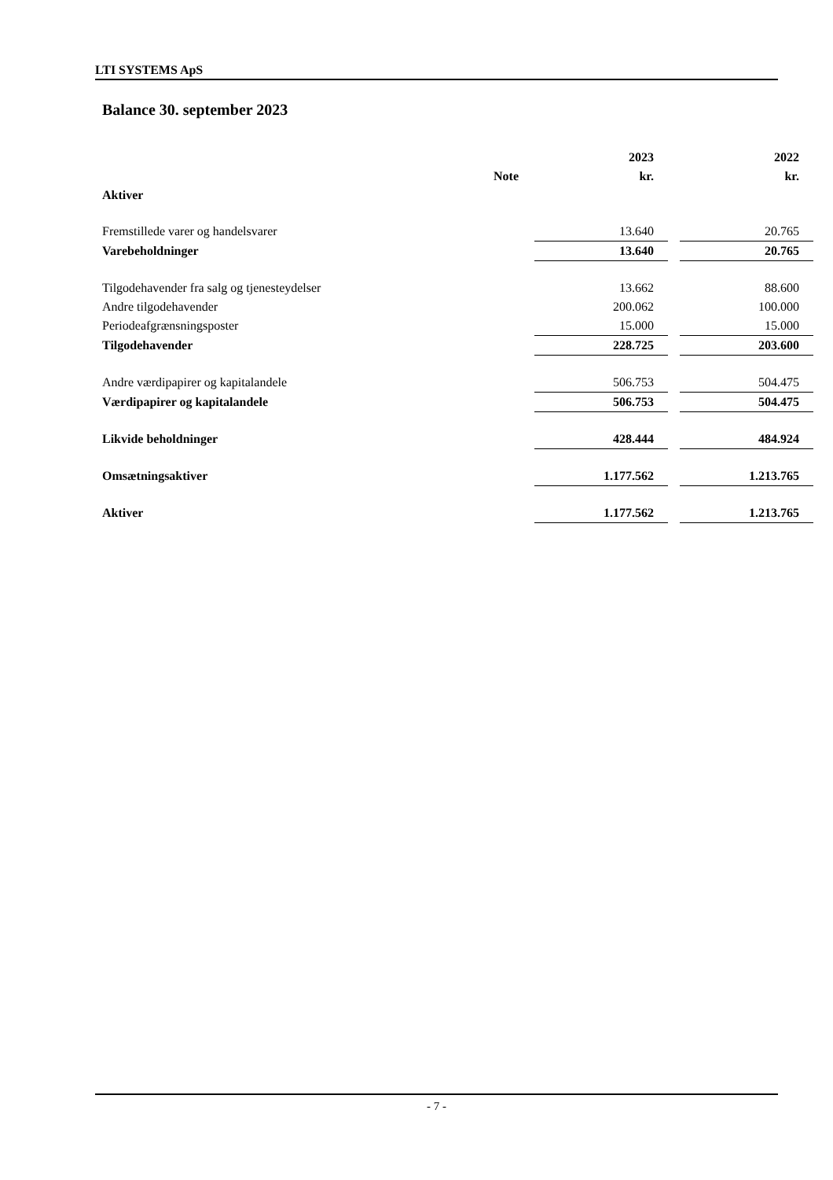LTI SYSTEMS ApS
Balance 30. september 2023
| | | | 2023 | | 2022 |
| --- | --- | --- | --- | --- | --- |
| | Note | | kr. | | kr. |
| Aktiver | | | | | |
| Fremstillede varer og handelsvarer | | | 13.640 | | 20.765 |
| Varebeholdninger | | | 13.640 | | 20.765 |
| Tilgodehavender fra salg og tjenesteydelser | | | 13.662 | | 88.600 |
| Andre tilgodehavender | | | 200.062 | | 100.000 |
| Periodeafgrænsningsposter | | | 15.000 | | 15.000 |
| Tilgodehavender | | | 228.725 | | 203.600 |
| Andre værdipapirer og kapitalandele | | | 506.753 | | 504.475 |
| Værdipapirer og kapitalandele | | | 506.753 | | 504.475 |
| Likvide beholdninger | | | 428.444 | | 484.924 |
| Omsætningsaktiver | | | 1.177.562 | | 1.213.765 |
| Aktiver | | | 1.177.562 | | 1.213.765 |
- 7 -